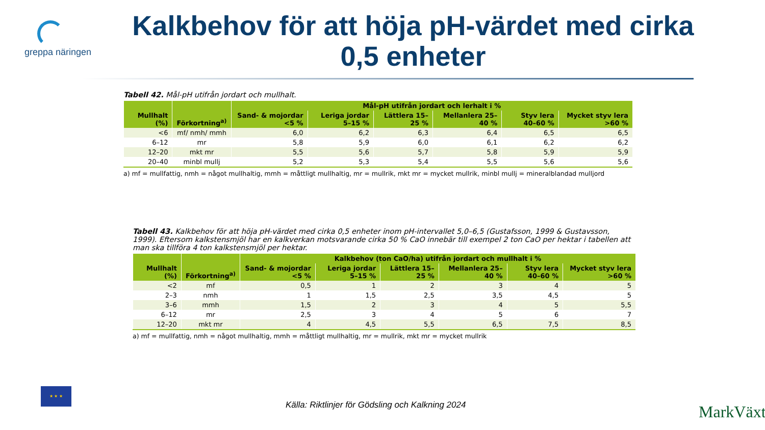greppa näringen
Kalkbehov för att höja pH-värdet med cirka 0,5 enheter
Tabell 42. Mål-pH utifrån jordart och mullhalt.
| Mullhalt (%) | Förkortning<sup>a)</sup> | Mål-pH utifrån jordart och lerhalt i % | | | | | |
| --- | --- | --- | --- | --- | --- | --- | --- |
| | | Sand- & mojordar <5 % | Leriga jordar 5–15 % | Lättlera 15–25 % | Mellanlera 25–40 % | Styv lera 40–60 % | Mycket styv lera >60 % |
| <6 | mf/ nmh/ mmh | 6,0 | 6,2 | 6,3 | 6,4 | 6,5 | 6,5 |
| 6–12 | mr | 5,8 | 5,9 | 6,0 | 6,1 | 6,2 | 6,2 |
| 12–20 | mkt mr | 5,5 | 5,6 | 5,7 | 5,8 | 5,9 | 5,9 |
| 20–40 | minbl mullj | 5,2 | 5,3 | 5,4 | 5,5 | 5,6 | 5,6 |
a) mf = mullfattig, nmh = något mullhaltig, mmh = måttligt mullhaltig, mr = mullrik, mkt mr = mycket mullrik, minbl mullj = mineralblandad mulljord
Tabell 43. Kalkbehov för att höja pH-värdet med cirka 0,5 enheter inom pH-intervallet 5,0–6,5 (Gustafsson, 1999 & Gustavsson, 1999). Eftersom kalkstensmjöl har en kalkverkan motsvarande cirka 50 % CaO innebär till exempel 2 ton CaO per hektar i tabellen att man ska tillföra 4 ton kalkstensmjöl per hektar.
| Mullhalt (%) | Förkortning<sup>a)</sup> | Kalkbehov (ton CaO/ha) utifrån jordart och mullhalt i % | | | | | |
| --- | --- | --- | --- | --- | --- | --- | --- |
| | | Sand- & mojordar <5 % | Leriga jordar 5–15 % | Lättlera 15–25 % | Mellanlera 25–40 % | Styv lera 40–60 % | Mycket styv lera >60 % |
| <2 | mf | 0,5 | 1 | 2 | 3 | 4 | 5 |
| 2–3 | nmh | 1 | 1,5 | 2,5 | 3,5 | 4,5 | 5 |
| 3–6 | mmh | 1,5 | 2 | 3 | 4 | 5 | 5,5 |
| 6–12 | mr | 2,5 | 3 | 4 | 5 | 6 | 7 |
| 12–20 | mkt mr | 4 | 4,5 | 5,5 | 6,5 | 7,5 | 8,5 |
a) mf = mullfattig, nmh = något mullhaltig, mmh = måttligt mullhaltig, mr = mullrik, mkt mr = mycket mullrik
Källa: Riktlinjer för Gödsling och Kalkning 2024
★ ★ ★
MarkVäxt